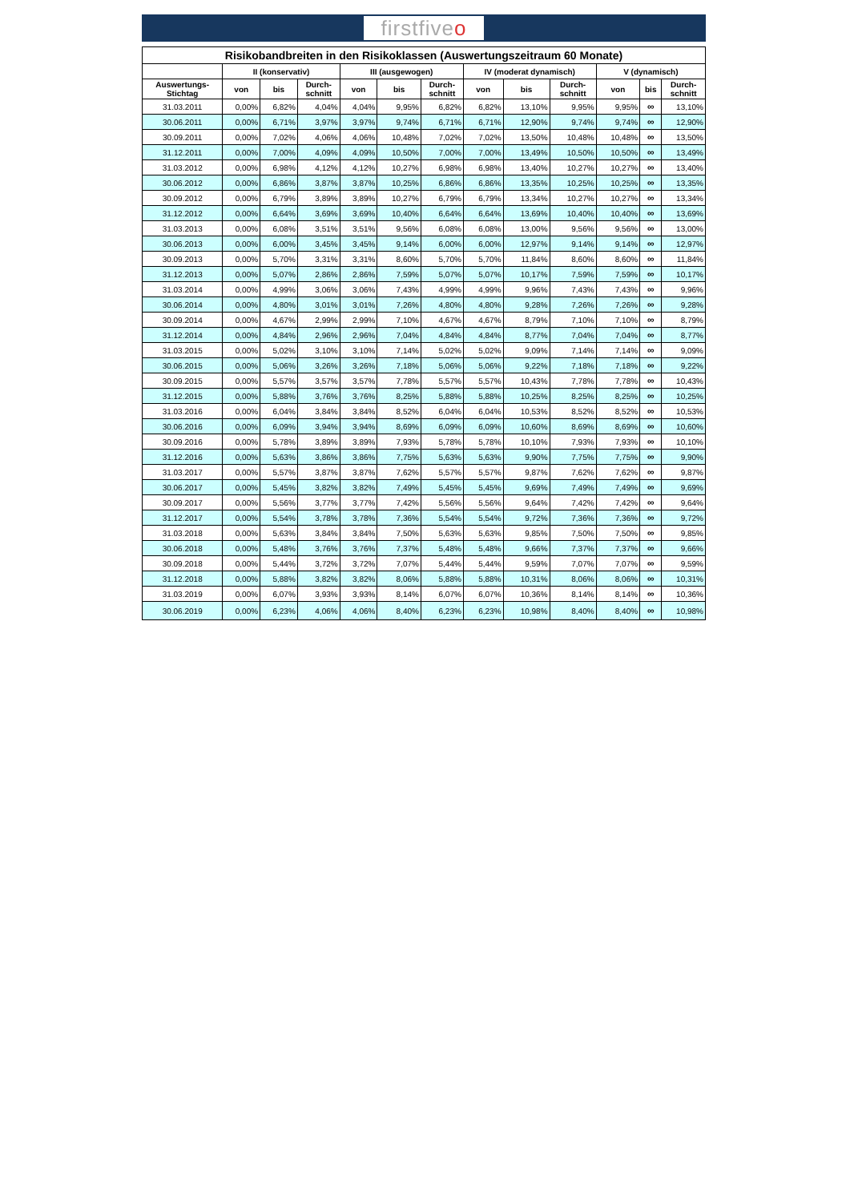firstfiveo
| Risikobandbreiten in den Risikoklassen (Auswertungszeitraum 60 Monate) | | | | | | | | | | | | |
| --- | --- | --- | --- | --- | --- | --- | --- | --- | --- | --- | --- | --- |
| | II (konservativ) | | | III (ausgewogen) | | | IV (moderat dynamisch) | | | V (dynamisch) | | |
| Auswertungs- Stichtag | von | bis | Durch- schnitt | von | bis | Durch- schnitt | von | bis | Durch- schnitt | von | bis | Durch- schnitt |
| 31.03.2011 | 0,00% | 6,82% | 4,04% | 4,04% | 9,95% | 6,82% | 6,82% | 13,10% | 9,95% | 9,95% | ∞ | 13,10% |
| 30.06.2011 | 0,00% | 6,71% | 3,97% | 3,97% | 9,74% | 6,71% | 6,71% | 12,90% | 9,74% | 9,74% | ∞ | 12,90% |
| 30.09.2011 | 0,00% | 7,02% | 4,06% | 4,06% | 10,48% | 7,02% | 7,02% | 13,50% | 10,48% | 10,48% | ∞ | 13,50% |
| 31.12.2011 | 0,00% | 7,00% | 4,09% | 4,09% | 10,50% | 7,00% | 7,00% | 13,49% | 10,50% | 10,50% | ∞ | 13,49% |
| 31.03.2012 | 0,00% | 6,98% | 4,12% | 4,12% | 10,27% | 6,98% | 6,98% | 13,40% | 10,27% | 10,27% | ∞ | 13,40% |
| 30.06.2012 | 0,00% | 6,86% | 3,87% | 3,87% | 10,25% | 6,86% | 6,86% | 13,35% | 10,25% | 10,25% | ∞ | 13,35% |
| 30.09.2012 | 0,00% | 6,79% | 3,89% | 3,89% | 10,27% | 6,79% | 6,79% | 13,34% | 10,27% | 10,27% | ∞ | 13,34% |
| 31.12.2012 | 0,00% | 6,64% | 3,69% | 3,69% | 10,40% | 6,64% | 6,64% | 13,69% | 10,40% | 10,40% | ∞ | 13,69% |
| 31.03.2013 | 0,00% | 6,08% | 3,51% | 3,51% | 9,56% | 6,08% | 6,08% | 13,00% | 9,56% | 9,56% | ∞ | 13,00% |
| 30.06.2013 | 0,00% | 6,00% | 3,45% | 3,45% | 9,14% | 6,00% | 6,00% | 12,97% | 9,14% | 9,14% | ∞ | 12,97% |
| 30.09.2013 | 0,00% | 5,70% | 3,31% | 3,31% | 8,60% | 5,70% | 5,70% | 11,84% | 8,60% | 8,60% | ∞ | 11,84% |
| 31.12.2013 | 0,00% | 5,07% | 2,86% | 2,86% | 7,59% | 5,07% | 5,07% | 10,17% | 7,59% | 7,59% | ∞ | 10,17% |
| 31.03.2014 | 0,00% | 4,99% | 3,06% | 3,06% | 7,43% | 4,99% | 4,99% | 9,96% | 7,43% | 7,43% | ∞ | 9,96% |
| 30.06.2014 | 0,00% | 4,80% | 3,01% | 3,01% | 7,26% | 4,80% | 4,80% | 9,28% | 7,26% | 7,26% | ∞ | 9,28% |
| 30.09.2014 | 0,00% | 4,67% | 2,99% | 2,99% | 7,10% | 4,67% | 4,67% | 8,79% | 7,10% | 7,10% | ∞ | 8,79% |
| 31.12.2014 | 0,00% | 4,84% | 2,96% | 2,96% | 7,04% | 4,84% | 4,84% | 8,77% | 7,04% | 7,04% | ∞ | 8,77% |
| 31.03.2015 | 0,00% | 5,02% | 3,10% | 3,10% | 7,14% | 5,02% | 5,02% | 9,09% | 7,14% | 7,14% | ∞ | 9,09% |
| 30.06.2015 | 0,00% | 5,06% | 3,26% | 3,26% | 7,18% | 5,06% | 5,06% | 9,22% | 7,18% | 7,18% | ∞ | 9,22% |
| 30.09.2015 | 0,00% | 5,57% | 3,57% | 3,57% | 7,78% | 5,57% | 5,57% | 10,43% | 7,78% | 7,78% | ∞ | 10,43% |
| 31.12.2015 | 0,00% | 5,88% | 3,76% | 3,76% | 8,25% | 5,88% | 5,88% | 10,25% | 8,25% | 8,25% | ∞ | 10,25% |
| 31.03.2016 | 0,00% | 6,04% | 3,84% | 3,84% | 8,52% | 6,04% | 6,04% | 10,53% | 8,52% | 8,52% | ∞ | 10,53% |
| 30.06.2016 | 0,00% | 6,09% | 3,94% | 3,94% | 8,69% | 6,09% | 6,09% | 10,60% | 8,69% | 8,69% | ∞ | 10,60% |
| 30.09.2016 | 0,00% | 5,78% | 3,89% | 3,89% | 7,93% | 5,78% | 5,78% | 10,10% | 7,93% | 7,93% | ∞ | 10,10% |
| 31.12.2016 | 0,00% | 5,63% | 3,86% | 3,86% | 7,75% | 5,63% | 5,63% | 9,90% | 7,75% | 7,75% | ∞ | 9,90% |
| 31.03.2017 | 0,00% | 5,57% | 3,87% | 3,87% | 7,62% | 5,57% | 5,57% | 9,87% | 7,62% | 7,62% | ∞ | 9,87% |
| 30.06.2017 | 0,00% | 5,45% | 3,82% | 3,82% | 7,49% | 5,45% | 5,45% | 9,69% | 7,49% | 7,49% | ∞ | 9,69% |
| 30.09.2017 | 0,00% | 5,56% | 3,77% | 3,77% | 7,42% | 5,56% | 5,56% | 9,64% | 7,42% | 7,42% | ∞ | 9,64% |
| 31.12.2017 | 0,00% | 5,54% | 3,78% | 3,78% | 7,36% | 5,54% | 5,54% | 9,72% | 7,36% | 7,36% | ∞ | 9,72% |
| 31.03.2018 | 0,00% | 5,63% | 3,84% | 3,84% | 7,50% | 5,63% | 5,63% | 9,85% | 7,50% | 7,50% | ∞ | 9,85% |
| 30.06.2018 | 0,00% | 5,48% | 3,76% | 3,76% | 7,37% | 5,48% | 5,48% | 9,66% | 7,37% | 7,37% | ∞ | 9,66% |
| 30.09.2018 | 0,00% | 5,44% | 3,72% | 3,72% | 7,07% | 5,44% | 5,44% | 9,59% | 7,07% | 7,07% | ∞ | 9,59% |
| 31.12.2018 | 0,00% | 5,88% | 3,82% | 3,82% | 8,06% | 5,88% | 5,88% | 10,31% | 8,06% | 8,06% | ∞ | 10,31% |
| 31.03.2019 | 0,00% | 6,07% | 3,93% | 3,93% | 8,14% | 6,07% | 6,07% | 10,36% | 8,14% | 8,14% | ∞ | 10,36% |
| 30.06.2019 | 0,00% | 6,23% | 4,06% | 4,06% | 8,40% | 6,23% | 6,23% | 10,98% | 8,40% | 8,40% | ∞ | 10,98% |